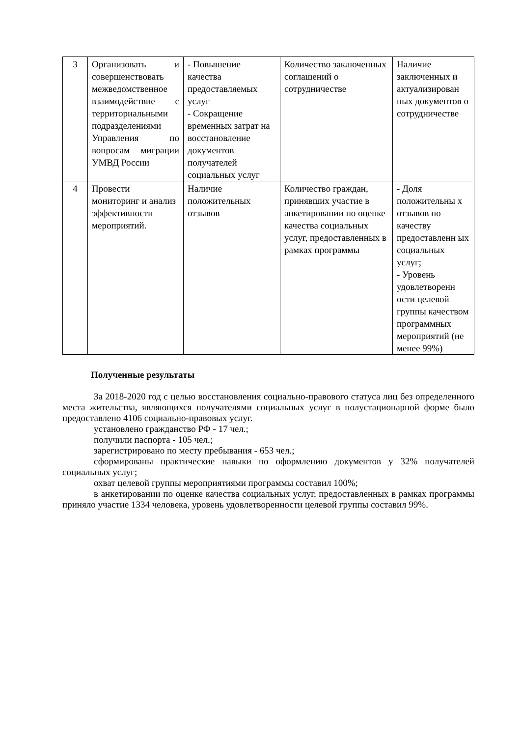| 3 | Организовать и совершенствовать межведомственное взаимодействие с территориальными подразделениями Управления по вопросам миграции УМВД России | - Повышение качества предоставляемых услуг - Сокращение временных затрат на восстановление документов получателей социальных услуг | Количество заключенных соглашений о сотрудничестве | Наличие заключенных и актуализирован ных документов о сотрудничестве |
| 4 | Провести мониторинг и анализ эффективности мероприятий. | Наличие положительных отзывов | Количество граждан, принявших участие в анкетировании по оценке качества социальных услуг, предоставленных в рамках программы | - Доля положительны х отзывов по качеству предоставленн ых социальных услуг; - Уровень удовлетворенн ости целевой группы качеством программных мероприятий (не менее 99%) |
Полученные результаты
За 2018-2020 год с целью восстановления социально-правового статуса лиц без определенного места жительства, являющихся получателями социальных услуг в полустационарной форме было предоставлено 4106 социально-правовых услуг.
установлено гражданство РФ - 17 чел.;
получили паспорта - 105 чел.;
зарегистрировано по месту пребывания - 653 чел.;
сформированы практические навыки по оформлению документов у 32% получателей социальных услуг;
охват целевой группы мероприятиями программы составил 100%;
в анкетировании по оценке качества социальных услуг, предоставленных в рамках программы приняло участие 1334 человека, уровень удовлетворенности целевой группы составил 99%.